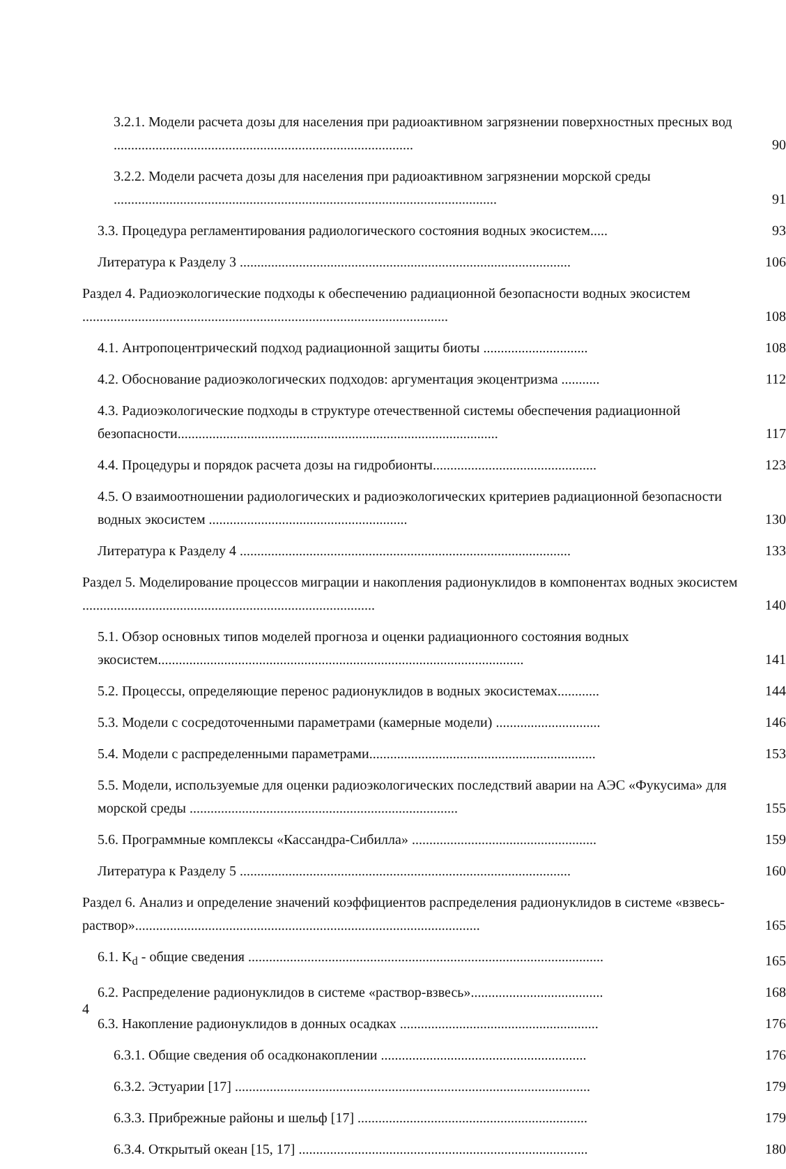3.2.1. Модели расчета дозы для населения при радиоактивном загрязнении поверхностных пресных вод ......................................................................................
90
3.2.2. Модели расчета дозы для населения при радиоактивном загрязнении морской среды ..............................................................................................................
91
3.3. Процедура регламентирования радиологического состояния водных экосистем.....
93
Литература к Разделу 3 ...............................................................................................
106
Раздел 4. Радиоэкологические подходы к обеспечению радиационной безопасности водных экосистем .........................................................................................................
108
4.1. Антропоцентрический подход радиационной защиты биоты ..............................
108
4.2. Обоснование радиоэкологических подходов: аргументация экоцентризма ...........
112
4.3. Радиоэкологические подходы в структуре отечественной системы обеспечения радиационной безопасности............................................................................................
117
4.4. Процедуры и порядок расчета дозы на гидробионты...............................................
123
4.5. О взаимоотношении радиологических и радиоэкологических критериев радиационной безопасности водных экосистем .........................................................
130
Литература к Разделу 4 ...............................................................................................
133
Раздел 5. Моделирование процессов миграции и накопления радионуклидов в компонентах водных экосистем ....................................................................................
140
5.1. Обзор основных типов моделей прогноза и оценки радиационного состояния водных экосистем.........................................................................................................
141
5.2. Процессы, определяющие перенос радионуклидов в водных экосистемах............
144
5.3. Модели с сосредоточенными параметрами (камерные модели) ..............................
146
5.4. Модели с распределенными параметрами.................................................................
153
5.5. Модели, используемые для оценки радиоэкологических последствий аварии на АЭС «Фукусима» для морской среды .............................................................................
155
5.6. Программные комплексы «Кассандра-Сибилла» .....................................................
159
Литература к Разделу 5 ...............................................................................................
160
Раздел 6. Анализ и определение значений коэффициентов распределения радионуклидов в системе «взвесь-раствор»...................................................................................................
165
6.1. K<sub>d</sub> - общие сведения ......................................................................................................
165
6.2. Распределение радионуклидов в системе «раствор-взвесь»......................................
168
6.3. Накопление радионуклидов в донных осадках .........................................................
176
6.3.1. Общие сведения об осадконакоплении ...........................................................
176
6.3.2. Эстуарии [17] ......................................................................................................
179
6.3.3. Прибрежные районы и шельф [17] ..................................................................
179
6.3.4. Открытый океан [15, 17] ...................................................................................
180
4